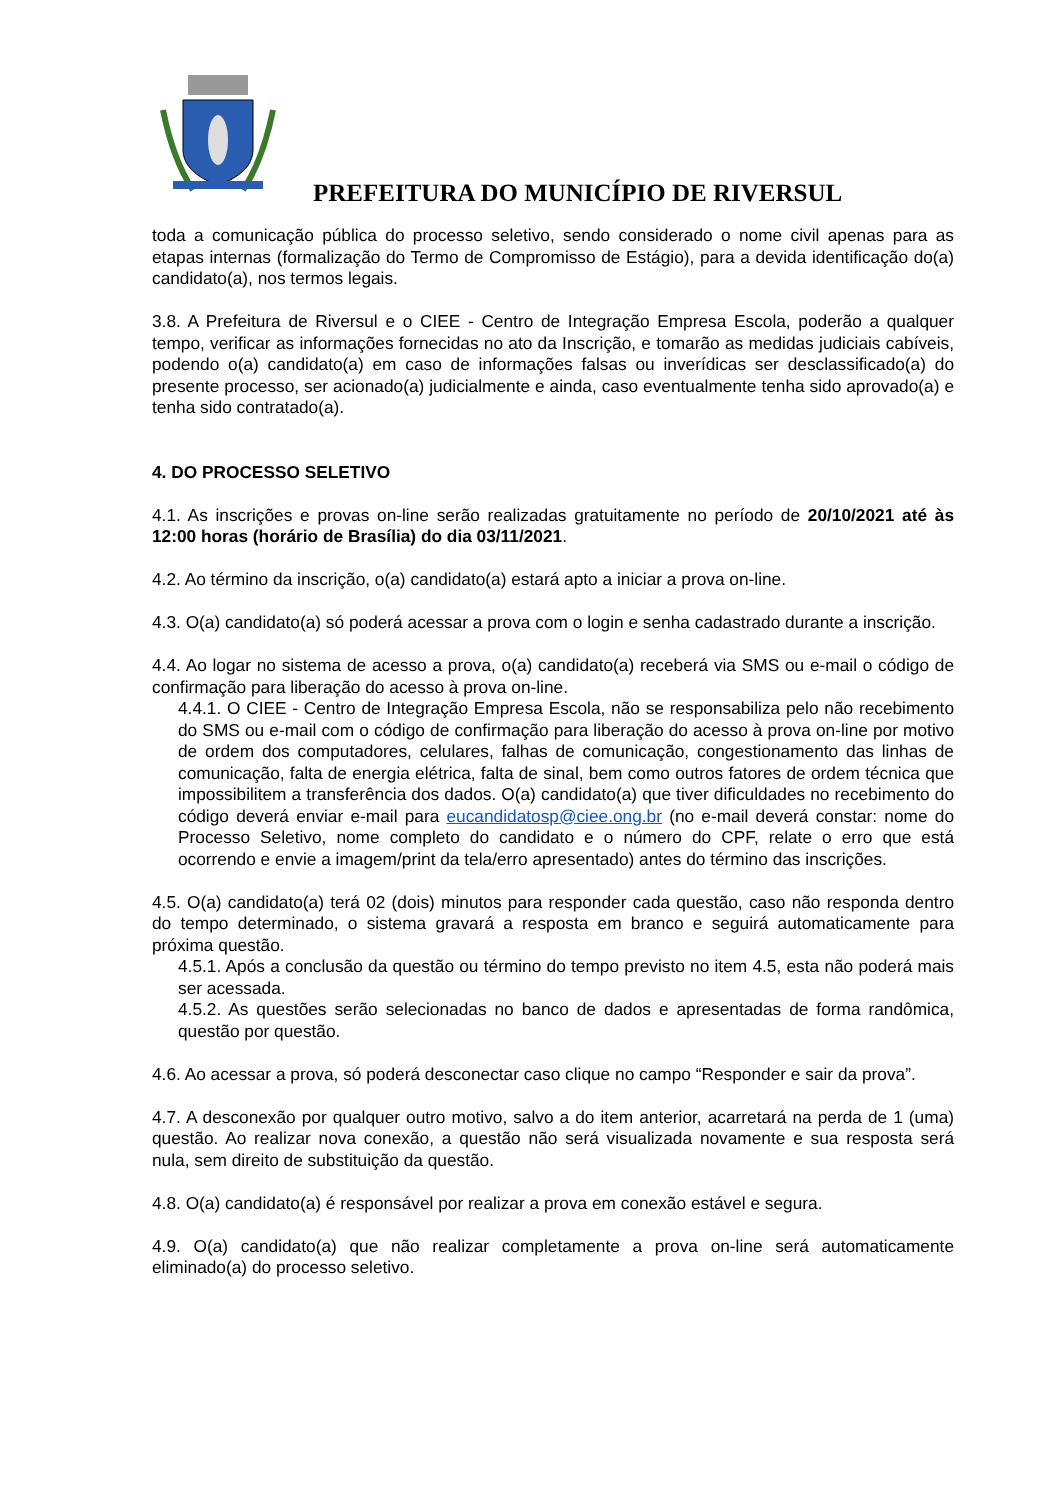PREFEITURA DO MUNICÍPIO DE RIVERSUL
toda a comunicação pública do processo seletivo, sendo considerado o nome civil apenas para as etapas internas (formalização do Termo de Compromisso de Estágio), para a devida identificação do(a) candidato(a), nos termos legais.
3.8. A Prefeitura de Riversul e o CIEE - Centro de Integração Empresa Escola, poderão a qualquer tempo, verificar as informações fornecidas no ato da Inscrição, e tomarão as medidas judiciais cabíveis, podendo o(a) candidato(a) em caso de informações falsas ou inverídicas ser desclassificado(a) do presente processo, ser acionado(a) judicialmente e ainda, caso eventualmente tenha sido aprovado(a) e tenha sido contratado(a).
4. DO PROCESSO SELETIVO
4.1. As inscrições e provas on-line serão realizadas gratuitamente no período de 20/10/2021 até às 12:00 horas (horário de Brasília) do dia 03/11/2021.
4.2. Ao término da inscrição, o(a) candidato(a) estará apto a iniciar a prova on-line.
4.3. O(a) candidato(a) só poderá acessar a prova com o login e senha cadastrado durante a inscrição.
4.4. Ao logar no sistema de acesso a prova, o(a) candidato(a) receberá via SMS ou e-mail o código de confirmação para liberação do acesso à prova on-line.
4.4.1. O CIEE - Centro de Integração Empresa Escola, não se responsabiliza pelo não recebimento do SMS ou e-mail com o código de confirmação para liberação do acesso à prova on-line por motivo de ordem dos computadores, celulares, falhas de comunicação, congestionamento das linhas de comunicação, falta de energia elétrica, falta de sinal, bem como outros fatores de ordem técnica que impossibilitem a transferência dos dados. O(a) candidato(a) que tiver dificuldades no recebimento do código deverá enviar e-mail para eucandidatosp@ciee.ong.br (no e-mail deverá constar: nome do Processo Seletivo, nome completo do candidato e o número do CPF, relate o erro que está ocorrendo e envie a imagem/print da tela/erro apresentado) antes do término das inscrições.
4.5. O(a) candidato(a) terá 02 (dois) minutos para responder cada questão, caso não responda dentro do tempo determinado, o sistema gravará a resposta em branco e seguirá automaticamente para próxima questão.
4.5.1. Após a conclusão da questão ou término do tempo previsto no item 4.5, esta não poderá mais ser acessada.
4.5.2. As questões serão selecionadas no banco de dados e apresentadas de forma randômica, questão por questão.
4.6. Ao acessar a prova, só poderá desconectar caso clique no campo “Responder e sair da prova”.
4.7. A desconexão por qualquer outro motivo, salvo a do item anterior, acarretará na perda de 1 (uma) questão. Ao realizar nova conexão, a questão não será visualizada novamente e sua resposta será nula, sem direito de substituição da questão.
4.8. O(a) candidato(a) é responsável por realizar a prova em conexão estável e segura.
4.9. O(a) candidato(a) que não realizar completamente a prova on-line será automaticamente eliminado(a) do processo seletivo.